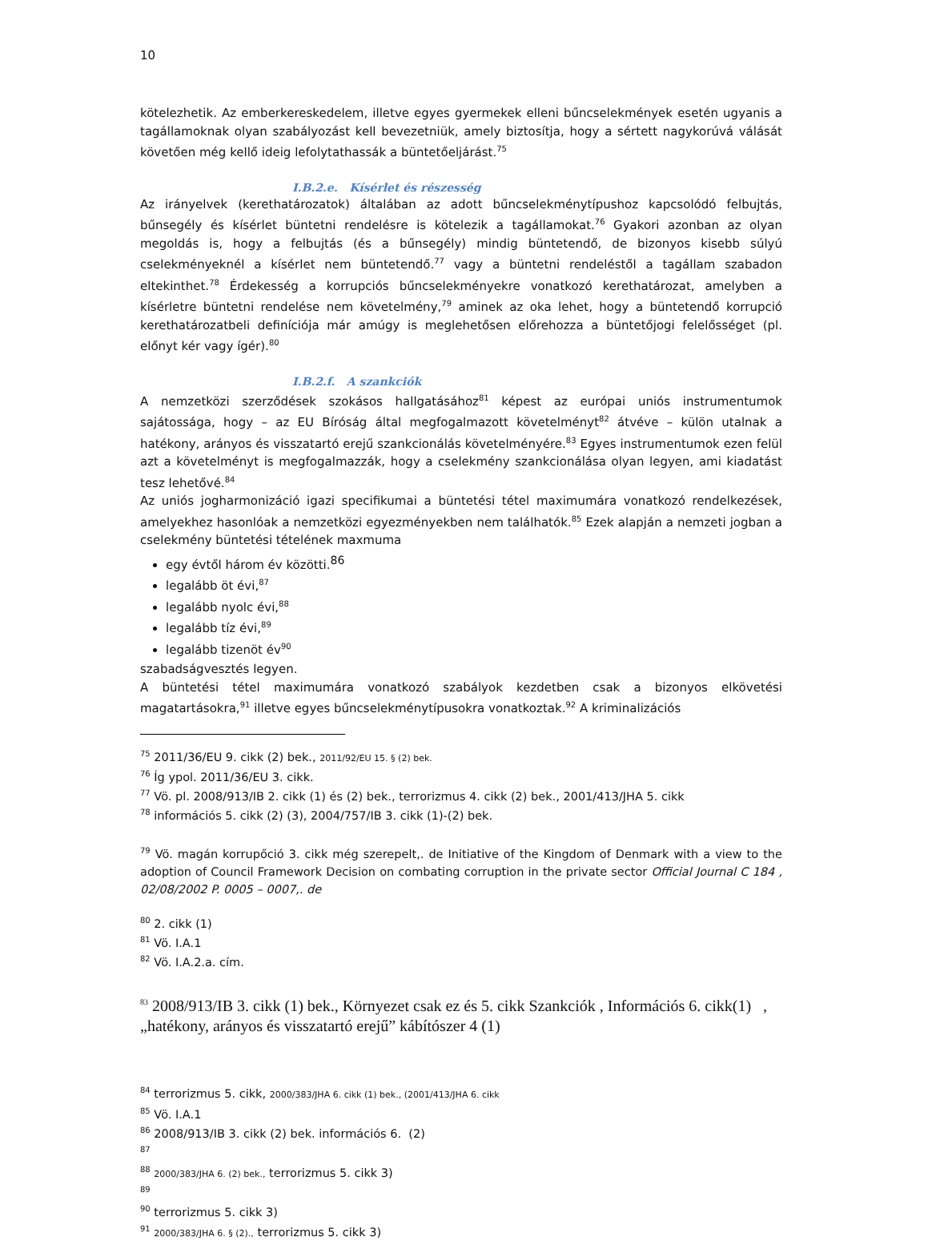10
kötelezhetik. Az emberkereskedelem, illetve egyes gyermekek elleni bűncselekmények esetén ugyanis a tagállamoknak olyan szabályozást kell bevezetniük, amely biztosítja, hogy a sértett nagykorúvá válását követően még kellő ideig lefolytathassák a büntetőeljárást.<sup>75</sup>
I.B.2.e. Kísérlet és részesség
Az irányelvek (kerethatározatok) általában az adott bűncselekménytípushoz kapcsolódó felbujtás, bűnsegély és kísérlet büntetni rendelésre is kötelezik a tagállamokat.<sup>76</sup> Gyakori azonban az olyan megoldás is, hogy a felbujtás (és a bűnsegély) mindig büntetendő, de bizonyos kisebb súlyú cselekményeknél a kísérlet nem büntetendő.<sup>77</sup> vagy a büntetni rendeléstől a tagállam szabadon eltekinthet.<sup>78</sup> Érdekesség a korrupciós bűncselekményekre vonatkozó kerethatározat, amelyben a kísérletre büntetni rendelése nem követelmény,<sup>79</sup> aminek az oka lehet, hogy a büntetendő korrupció kerethatározatbeli definíciója már amúgy is meglehetősen előrehozza a büntetőjogi felelősséget (pl. előnyt kér vagy ígér).<sup>80</sup>
I.B.2.f. A szankciók
A nemzetközi szerződések szokásos hallgatásához<sup>81</sup> képest az európai uniós instrumentumok sajátossága, hogy – az EU Bíróság által megfogalmazott követelményt<sup>82</sup> átvéve – külön utalnak a hatékony, arányos és visszatartó erejű szankcionálás követelményére.<sup>83</sup> Egyes instrumentumok ezen felül azt a követelményt is megfogalmazzák, hogy a cselekmény szankcionálása olyan legyen, ami kiadatást tesz lehetővé.<sup>84</sup>
Az uniós jogharmonizáció igazi specifikumai a büntetési tétel maximumára vonatkozó rendelkezések, amelyekhez hasonlóak a nemzetközi egyezményekben nem találhatók.<sup>85</sup> Ezek alapján a nemzeti jogban a cselekmény büntetési tételének maxmuma
egy évtől három év közötti.<sup>86</sup>
legalább öt évi,<sup>87</sup>
legalább nyolc évi,<sup>88</sup>
legalább tíz évi,<sup>89</sup>
legalább tizenöt év<sup>90</sup>
szabadságvesztés legyen.
A büntetési tétel maximumára vonatkozó szabályok kezdetben csak a bizonyos elkövetési magatartásokra,<sup>91</sup> illetve egyes bűncselekménytípusokra vonatkoztak.<sup>92</sup> A kriminalizációs
<sup>75</sup> 2011/36/EU 9. cikk (2) bek., 2011/92/EU 15. § (2) bek.
<sup>76</sup> Íg ypol. 2011/36/EU 3. cikk.
<sup>77</sup> Vö. pl. 2008/913/IB 2. cikk (1) és (2) bek., terrorizmus 4. cikk (2) bek., 2001/413/JHA 5. cikk
<sup>78</sup> információs 5. cikk (2) (3), 2004/757/IB 3. cikk (1)-(2) bek.
<sup>79</sup> Vö. magán korrupőció 3. cikk még szerepelt,. de Initiative of the Kingdom of Denmark with a view to the adoption of Council Framework Decision on combating corruption in the private sector Official Journal C 184 , 02/08/2002 P. 0005 – 0007,. de
<sup>80</sup> 2. cikk (1)
<sup>81</sup> Vö. I.A.1
<sup>82</sup> Vö. I.A.2.a. cím.
<sup>83</sup> 2008/913/IB 3. cikk (1) bek., Környezet csak ez és 5. cikk Szankciók , Információs 6. cikk(1) , „hatékony, arányos és visszatartó erejű” kábítószer 4 (1)
<sup>84</sup> terrorizmus 5. cikk, 2000/383/JHA 6. cikk (1) bek., (2001/413/JHA 6. cikk
<sup>85</sup> Vö. I.A.1
<sup>86</sup> 2008/913/IB 3. cikk (2) bek. információs 6. (2)
<sup>87</sup>
<sup>88</sup> 2000/383/JHA 6. (2) bek., terrorizmus 5. cikk 3)
<sup>89</sup>
<sup>90</sup> terrorizmus 5. cikk 3)
<sup>91</sup> 2000/383/JHA 6. § (2)., terrorizmus 5. cikk 3)